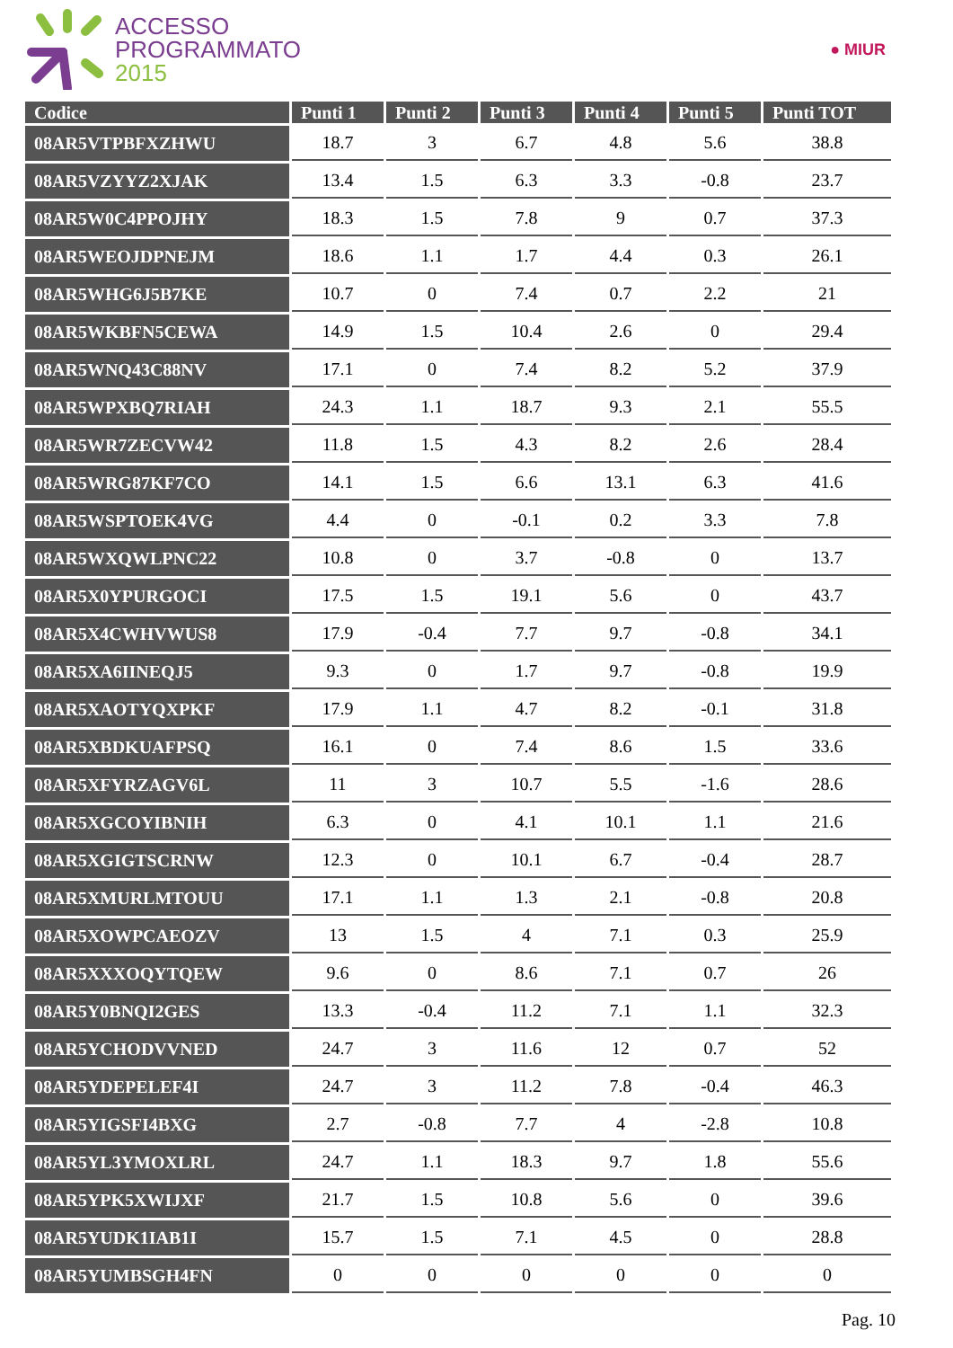ACCESSO
PROGRAMMATO
2015
● MIUR
| Codice | Punti 1 | Punti 2 | Punti 3 | Punti 4 | Punti 5 | Punti TOT |
| --- | --- | --- | --- | --- | --- | --- |
| 08AR5VTPBFXZHWU | 18.7 | 3 | 6.7 | 4.8 | 5.6 | 38.8 |
| 08AR5VZYYZ2XJAK | 13.4 | 1.5 | 6.3 | 3.3 | -0.8 | 23.7 |
| 08AR5W0C4PPOJHY | 18.3 | 1.5 | 7.8 | 9 | 0.7 | 37.3 |
| 08AR5WEOJDPNEJM | 18.6 | 1.1 | 1.7 | 4.4 | 0.3 | 26.1 |
| 08AR5WHG6J5B7KE | 10.7 | 0 | 7.4 | 0.7 | 2.2 | 21 |
| 08AR5WKBFN5CEWA | 14.9 | 1.5 | 10.4 | 2.6 | 0 | 29.4 |
| 08AR5WNQ43C88NV | 17.1 | 0 | 7.4 | 8.2 | 5.2 | 37.9 |
| 08AR5WPXBQ7RIAH | 24.3 | 1.1 | 18.7 | 9.3 | 2.1 | 55.5 |
| 08AR5WR7ZECVW42 | 11.8 | 1.5 | 4.3 | 8.2 | 2.6 | 28.4 |
| 08AR5WRG87KF7CO | 14.1 | 1.5 | 6.6 | 13.1 | 6.3 | 41.6 |
| 08AR5WSPTOEK4VG | 4.4 | 0 | -0.1 | 0.2 | 3.3 | 7.8 |
| 08AR5WXQWLPNC22 | 10.8 | 0 | 3.7 | -0.8 | 0 | 13.7 |
| 08AR5X0YPURGOCI | 17.5 | 1.5 | 19.1 | 5.6 | 0 | 43.7 |
| 08AR5X4CWHVWUS8 | 17.9 | -0.4 | 7.7 | 9.7 | -0.8 | 34.1 |
| 08AR5XA6IINEQJ5 | 9.3 | 0 | 1.7 | 9.7 | -0.8 | 19.9 |
| 08AR5XAOTYQXPKF | 17.9 | 1.1 | 4.7 | 8.2 | -0.1 | 31.8 |
| 08AR5XBDKUAFPSQ | 16.1 | 0 | 7.4 | 8.6 | 1.5 | 33.6 |
| 08AR5XFYRZAGV6L | 11 | 3 | 10.7 | 5.5 | -1.6 | 28.6 |
| 08AR5XGCOYIBNIH | 6.3 | 0 | 4.1 | 10.1 | 1.1 | 21.6 |
| 08AR5XGIGTSCRNW | 12.3 | 0 | 10.1 | 6.7 | -0.4 | 28.7 |
| 08AR5XMURLMTOUU | 17.1 | 1.1 | 1.3 | 2.1 | -0.8 | 20.8 |
| 08AR5XOWPCAEOZV | 13 | 1.5 | 4 | 7.1 | 0.3 | 25.9 |
| 08AR5XXXOQYTQEW | 9.6 | 0 | 8.6 | 7.1 | 0.7 | 26 |
| 08AR5Y0BNQI2GES | 13.3 | -0.4 | 11.2 | 7.1 | 1.1 | 32.3 |
| 08AR5YCHODVVNED | 24.7 | 3 | 11.6 | 12 | 0.7 | 52 |
| 08AR5YDEPELEF4I | 24.7 | 3 | 11.2 | 7.8 | -0.4 | 46.3 |
| 08AR5YIGSFI4BXG | 2.7 | -0.8 | 7.7 | 4 | -2.8 | 10.8 |
| 08AR5YL3YMOXLRL | 24.7 | 1.1 | 18.3 | 9.7 | 1.8 | 55.6 |
| 08AR5YPK5XWIJXF | 21.7 | 1.5 | 10.8 | 5.6 | 0 | 39.6 |
| 08AR5YUDK1IAB1I | 15.7 | 1.5 | 7.1 | 4.5 | 0 | 28.8 |
| 08AR5YUMBSGH4FN | 0 | 0 | 0 | 0 | 0 | 0 |
Pag. 10